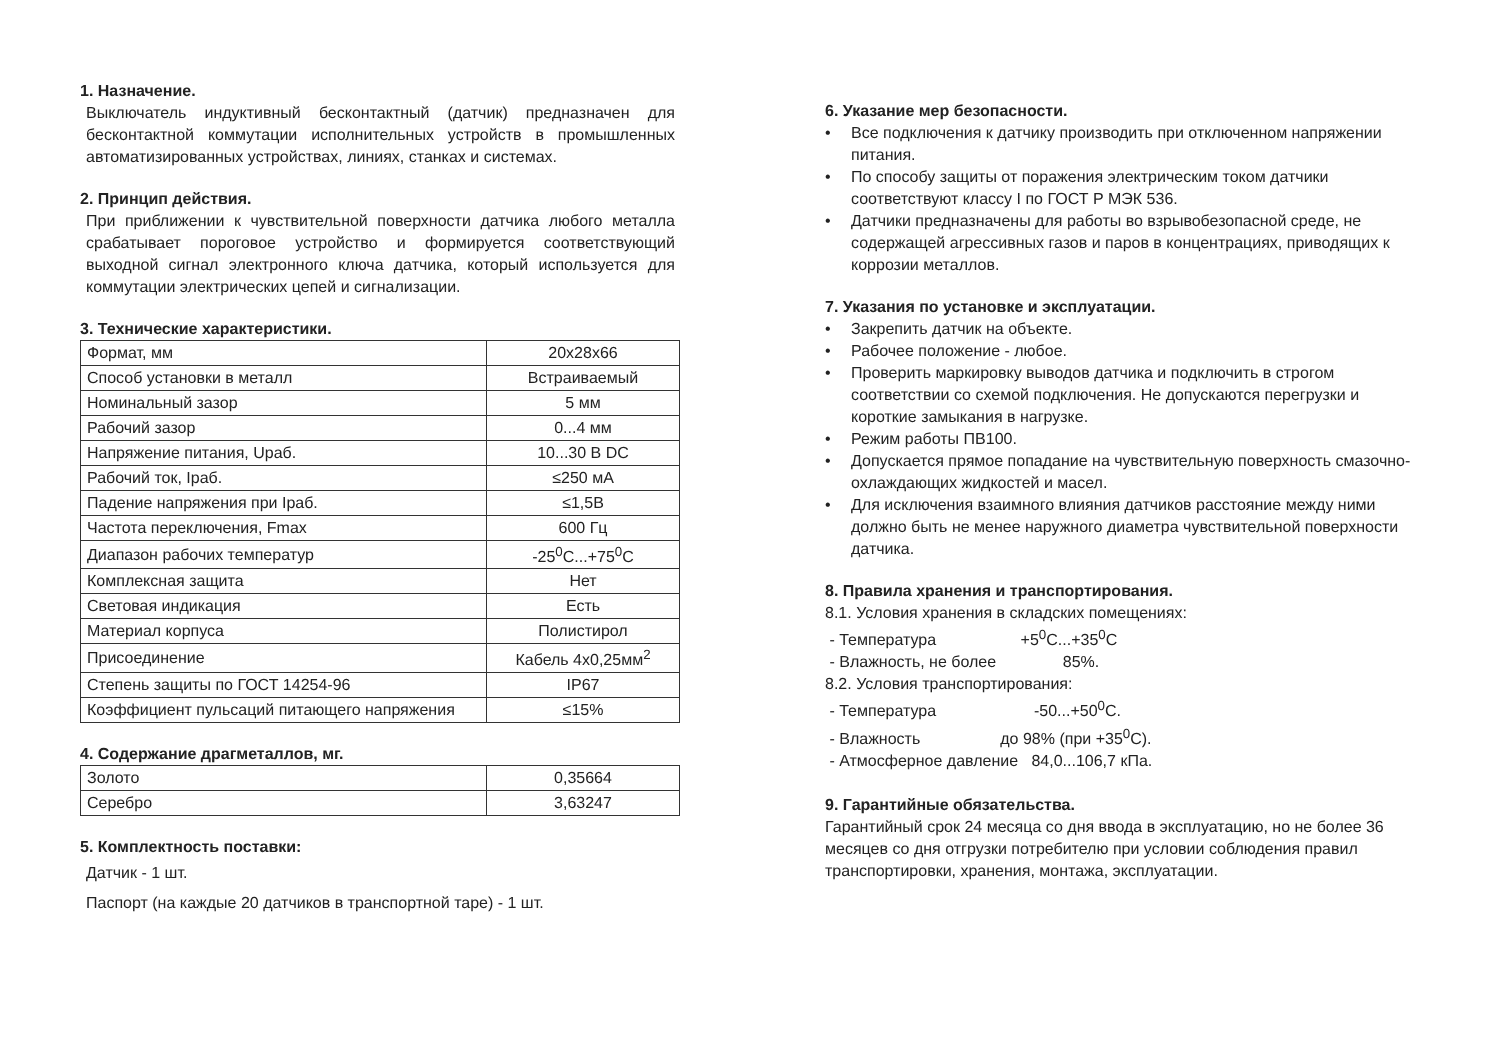1. Назначение.
Выключатель индуктивный бесконтактный (датчик) предназначен для бесконтактной коммутации исполнительных устройств в промышленных автоматизированных устройствах, линиях, станках и системах.
2. Принцип действия.
При приближении к чувствительной поверхности датчика любого металла срабатывает пороговое устройство и формируется соответствующий выходной сигнал электронного ключа датчика, который используется для коммутации электрических цепей и сигнализации.
3. Технические характеристики.
| Формат, мм | 20x28x66 |
| Способ установки в металл | Встраиваемый |
| Номинальный зазор | 5 мм |
| Рабочий зазор | 0...4 мм |
| Напряжение питания, Uраб. | 10...30 В DC |
| Рабочий ток, Iраб. | ≤250 мА |
| Падение напряжения при Iраб. | ≤1,5В |
| Частота переключения, Fmax | 600 Гц |
| Диапазон рабочих температур | -25<sup>0</sup>С...+75<sup>0</sup>С |
| Комплексная защита | Нет |
| Световая индикация | Есть |
| Материал корпуса | Полистирол |
| Присоединение | Кабель 4x0,25мм<sup>2</sup> |
| Степень защиты по ГОСТ 14254-96 | IP67 |
| Коэффициент пульсаций питающего напряжения | ≤15% |
4. Содержание драгметаллов, мг.
| Золото | 0,35664 |
| Серебро | 3,63247 |
5. Комплектность поставки:
Датчик - 1 шт.
Паспорт (на каждые 20 датчиков в транспортной таре) - 1 шт.
6. Указание мер безопасности.
• Все подключения к датчику производить при отключенном напряжении питания.
• По способу защиты от поражения электрическим током датчики соответствуют классу I по ГОСТ Р МЭК 536.
• Датчики предназначены для работы во взрывобезопасной среде, не содержащей агрессивных газов и паров в концентрациях, приводящих к коррозии металлов.
7. Указания по установке и эксплуатации.
• Закрепить датчик на объекте.
• Рабочее положение - любое.
• Проверить маркировку выводов датчика и подключить в строгом соответствии со схемой подключения. Не допускаются перегрузки и короткие замыкания в нагрузке.
• Режим работы ПВ100.
• Допускается прямое попадание на чувствительную поверхность смазочно-охлаждающих жидкостей и масел.
• Для исключения взаимного влияния датчиков расстояние между ними должно быть не менее наружного диаметра чувствительной поверхности датчика.
8. Правила хранения и транспортирования.
8.1. Условия хранения в складских помещениях: - Температура +5<sup>0</sup>С...+35<sup>0</sup>С - Влажность, не более 85%. 8.2. Условия транспортирования: - Температура -50...+50<sup>0</sup>С. - Влажность до 98% (при +35<sup>0</sup>С). - Атмосферное давление 84,0...106,7 кПа.
9. Гарантийные обязательства.
Гарантийный срок 24 месяца со дня ввода в эксплуатацию, но не более 36 месяцев со дня отгрузки потребителю при условии соблюдения правил транспортировки, хранения, монтажа, эксплуатации.